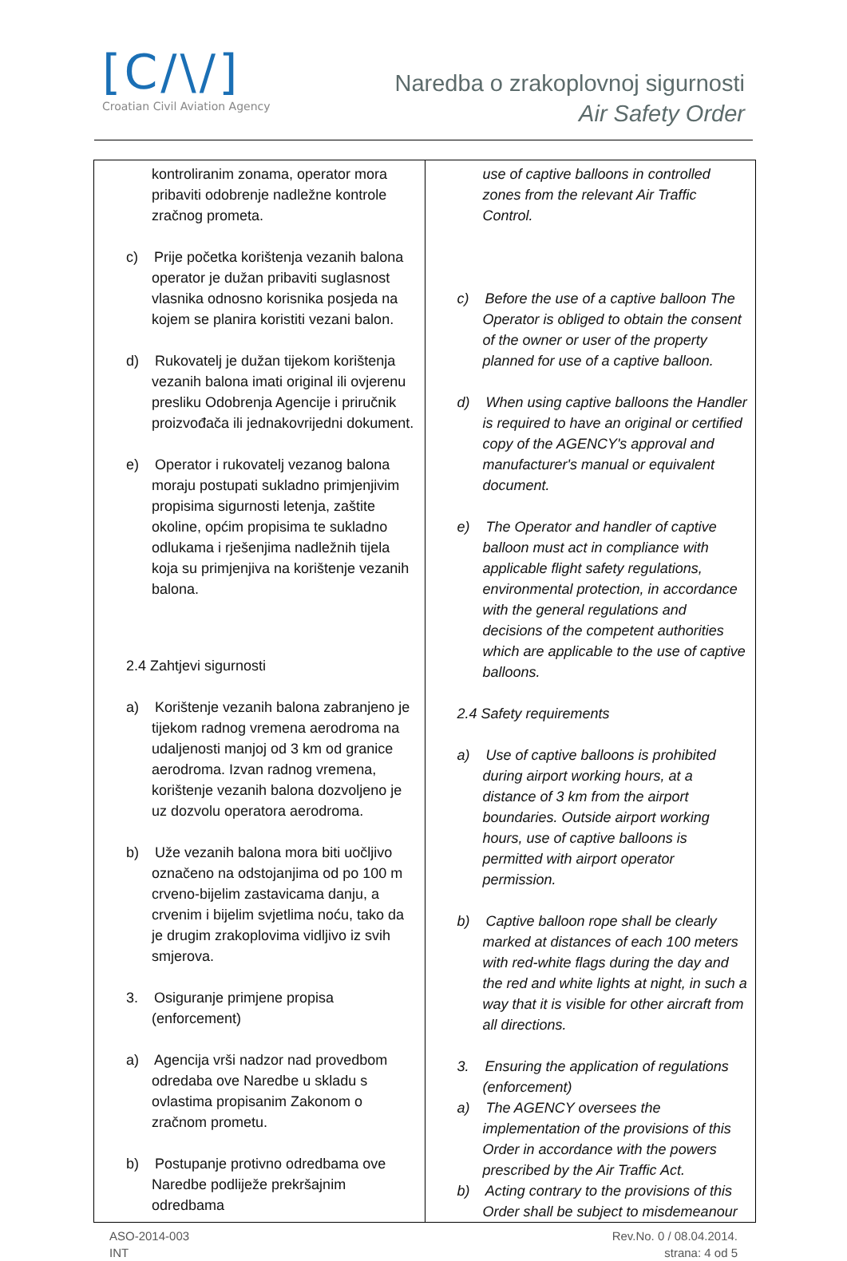[C/\/]
Croatian Civil Aviation Agency
Naredba o zrakoplovnoj sigurnosti
Air Safety Order
| kontroliranim zonama, operator mora pribaviti odobrenje nadležne kontrole zračnog prometa. c) Prije početka korištenja vezanih balona operator je dužan pribaviti suglasnost vlasnika odnosno korisnika posjeda na kojem se planira koristiti vezani balon. d) Rukovatelj je dužan tijekom korištenja vezanih balona imati original ili ovjerenu presliku Odobrenja Agencije i priručnik proizvođača ili jednakovrijedni dokument. e) Operator i rukovatelj vezanog balona moraju postupati sukladno primjenjivim propisima sigurnosti letenja, zaštite okoline, općim propisima te sukladno odlukama i rješenjima nadležnih tijela koja su primjenjiva na korištenje vezanih balona. 2.4 Zahtjevi sigurnosti a) Korištenje vezanih balona zabranjeno je tijekom radnog vremena aerodroma na udaljenosti manjoj od 3 km od granice aerodroma. Izvan radnog vremena, korištenje vezanih balona dozvoljeno je uz dozvolu operatora aerodroma. b) Uže vezanih balona mora biti uočljivo označeno na odstojanjima od po 100 m crveno-bijelim zastavicama danju, a crvenim i bijelim svjetlima noću, tako da je drugim zrakoplovima vidljivo iz svih smjerova. 3. Osiguranje primjene propisa (enforcement) a) Agencija vrši nadzor nad provedbom odredaba ove Naredbe u skladu s ovlastima propisanim Zakonom o zračnom prometu. b) Postupanje protivno odredbama ove Naredbe podliježe prekršajnim odredbama | use of captive balloons in controlled zones from the relevant Air Traffic Control. c) Before the use of a captive balloon The Operator is obliged to obtain the consent of the owner or user of the property planned for use of a captive balloon. d) When using captive balloons the Handler is required to have an original or certified copy of the AGENCY's approval and manufacturer's manual or equivalent document. e) The Operator and handler of captive balloon must act in compliance with applicable flight safety regulations, environmental protection, in accordance with the general regulations and decisions of the competent authorities which are applicable to the use of captive balloons. 2.4 Safety requirements a) Use of captive balloons is prohibited during airport working hours, at a distance of 3 km from the airport boundaries. Outside airport working hours, use of captive balloons is permitted with airport operator permission. b) Captive balloon rope shall be clearly marked at distances of each 100 meters with red-white flags during the day and the red and white lights at night, in such a way that it is visible for other aircraft from all directions. 3. Ensuring the application of regulations (enforcement) a) The AGENCY oversees the implementation of the provisions of this Order in accordance with the powers prescribed by the Air Traffic Act. b) Acting contrary to the provisions of this Order shall be subject to misdemeanour |
ASO-2014-003
INT
Rev.No. 0 / 08.04.2014.
strana: 4 od 5